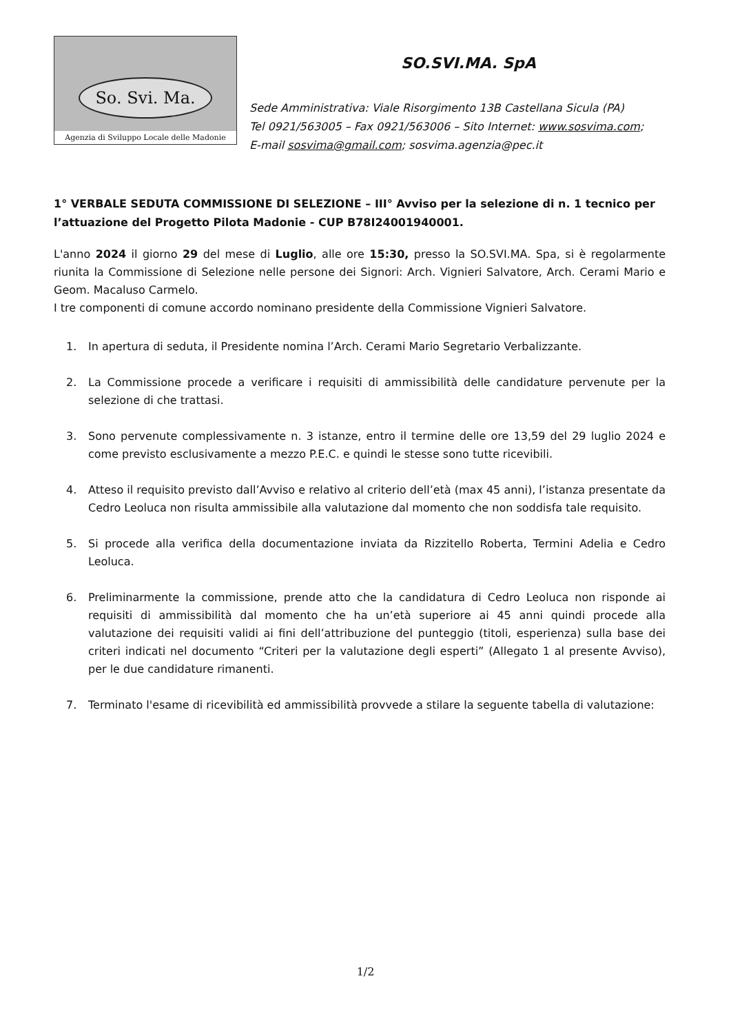So. Svi. Ma.
Agenzia di Sviluppo Locale delle Madonie
SO.SVI.MA. SpA
Sede Amministrativa: Viale Risorgimento 13B Castellana Sicula (PA)
Tel 0921/563005 – Fax 0921/563006 – Sito Internet: www.sosvima.com;
E-mail sosvima@gmail.com; sosvima.agenzia@pec.it
1° VERBALE SEDUTA COMMISSIONE DI SELEZIONE – III° Avviso per la selezione di n. 1 tecnico per l’attuazione del Progetto Pilota Madonie - CUP B78I24001940001.
L'anno 2024 il giorno 29 del mese di Luglio, alle ore 15:30, presso la SO.SVI.MA. Spa, si è regolarmente riunita la Commissione di Selezione nelle persone dei Signori: Arch. Vignieri Salvatore, Arch. Cerami Mario e Geom. Macaluso Carmelo.
I tre componenti di comune accordo nominano presidente della Commissione Vignieri Salvatore.
1. In apertura di seduta, il Presidente nomina l’Arch. Cerami Mario Segretario Verbalizzante.
2. La Commissione procede a verificare i requisiti di ammissibilità delle candidature pervenute per la selezione di che trattasi.
3. Sono pervenute complessivamente n. 3 istanze, entro il termine delle ore 13,59 del 29 luglio 2024 e come previsto esclusivamente a mezzo P.E.C. e quindi le stesse sono tutte ricevibili.
4. Atteso il requisito previsto dall’Avviso e relativo al criterio dell’età (max 45 anni), l’istanza presentate da Cedro Leoluca non risulta ammissibile alla valutazione dal momento che non soddisfa tale requisito.
5. Si procede alla verifica della documentazione inviata da Rizzitello Roberta, Termini Adelia e Cedro Leoluca.
6. Preliminarmente la commissione, prende atto che la candidatura di Cedro Leoluca non risponde ai requisiti di ammissibilità dal momento che ha un’età superiore ai 45 anni quindi procede alla valutazione dei requisiti validi ai fini dell’attribuzione del punteggio (titoli, esperienza) sulla base dei criteri indicati nel documento “Criteri per la valutazione degli esperti” (Allegato 1 al presente Avviso), per le due candidature rimanenti.
7. Terminato l'esame di ricevibilità ed ammissibilità provvede a stilare la seguente tabella di valutazione:
1/2